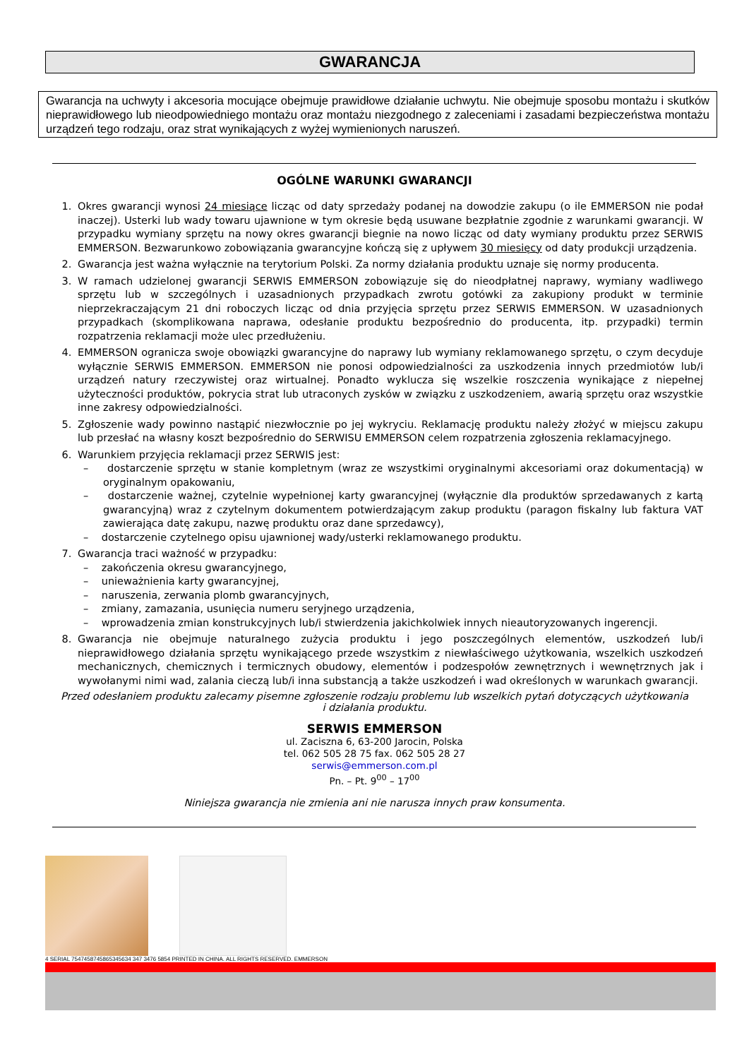GWARANCJA
Gwarancja na uchwyty i akcesoria mocujące obejmuje prawidłowe działanie uchwytu. Nie obejmuje sposobu montażu i skutków nieprawidłowego lub nieodpowiedniego montażu oraz montażu niezgodnego z zaleceniami i zasadami bezpieczeństwa montażu urządzeń tego rodzaju, oraz strat wynikających z wyżej wymienionych naruszeń.
OGÓLNE WARUNKI GWARANCJI
1. Okres gwarancji wynosi 24 miesiące licząc od daty sprzedaży podanej na dowodzie zakupu (o ile EMMERSON nie podał inaczej). Usterki lub wady towaru ujawnione w tym okresie będą usuwane bezpłatnie zgodnie z warunkami gwarancji. W przypadku wymiany sprzętu na nowy okres gwarancji biegnie na nowo licząc od daty wymiany produktu przez SERWIS EMMERSON. Bezwarunkowo zobowiązania gwarancyjne kończą się z upływem 30 miesięcy od daty produkcji urządzenia.
2. Gwarancja jest ważna wyłącznie na terytorium Polski. Za normy działania produktu uznaje się normy producenta.
3. W ramach udzielonej gwarancji SERWIS EMMERSON zobowiązuje się do nieodpłatnej naprawy, wymiany wadliwego sprzętu lub w szczególnych i uzasadnionych przypadkach zwrotu gotówki za zakupiony produkt w terminie nieprzekraczającym 21 dni roboczych licząc od dnia przyjęcia sprzętu przez SERWIS EMMERSON. W uzasadnionych przypadkach (skomplikowana naprawa, odesłanie produktu bezpośrednio do producenta, itp. przypadki) termin rozpatrzenia reklamacji może ulec przedłużeniu.
4. EMMERSON ogranicza swoje obowiązki gwarancyjne do naprawy lub wymiany reklamowanego sprzętu, o czym decyduje wyłącznie SERWIS EMMERSON. EMMERSON nie ponosi odpowiedzialności za uszkodzenia innych przedmiotów lub/i urządzeń natury rzeczywistej oraz wirtualnej. Ponadto wyklucza się wszelkie roszczenia wynikające z niepełnej użyteczności produktów, pokrycia strat lub utraconych zysków w związku z uszkodzeniem, awarią sprzętu oraz wszystkie inne zakresy odpowiedzialności.
5. Zgłoszenie wady powinno nastąpić niezwłocznie po jej wykryciu. Reklamację produktu należy złożyć w miejscu zakupu lub przesłać na własny koszt bezpośrednio do SERWISU EMMERSON celem rozpatrzenia zgłoszenia reklamacyjnego.
6. Warunkiem przyjęcia reklamacji przez SERWIS jest:
– dostarczenie sprzętu w stanie kompletnym (wraz ze wszystkimi oryginalnymi akcesoriami oraz dokumentacją) w oryginalnym opakowaniu,
– dostarczenie ważnej, czytelnie wypełnionej karty gwarancyjnej (wyłącznie dla produktów sprzedawanych z kartą gwarancyjną) wraz z czytelnym dokumentem potwierdzającym zakup produktu (paragon fiskalny lub faktura VAT zawierająca datę zakupu, nazwę produktu oraz dane sprzedawcy),
– dostarczenie czytelnego opisu ujawnionej wady/usterki reklamowanego produktu.
7. Gwarancja traci ważność w przypadku:
– zakończenia okresu gwarancyjnego,
– unieważnienia karty gwarancyjnej,
– naruszenia, zerwania plomb gwarancyjnych,
– zmiany, zamazania, usunięcia numeru seryjnego urządzenia,
– wprowadzenia zmian konstrukcyjnych lub/i stwierdzenia jakichkolwiek innych nieautoryzowanych ingerencji.
8. Gwarancja nie obejmuje naturalnego zużycia produktu i jego poszczególnych elementów, uszkodzeń lub/i nieprawidłowego działania sprzętu wynikającego przede wszystkim z niewłaściwego użytkowania, wszelkich uszkodzeń mechanicznych, chemicznych i termicznych obudowy, elementów i podzespołów zewnętrznych i wewnętrznych jak i wywołanymi nimi wad, zalania cieczą lub/i inna substancją a także uszkodzeń i wad określonych w warunkach gwarancji.
Przed odesłaniem produktu zalecamy pisemne zgłoszenie rodzaju problemu lub wszelkich pytań dotyczących użytkowania
i działania produktu.
SERWIS EMMERSON
ul. Zaciszna 6, 63-200 Jarocin, Polska
tel. 062 505 28 75 fax. 062 505 28 27
serwis@emmerson.com.pl
Pn. – Pt. 9<sup>00</sup> – 17<sup>00</sup>
Niniejsza gwarancja nie zmienia ani nie narusza innych praw konsumenta.
4 SERIAL 7547458745865345634 347 3476 5854 PRINTED IN CHINA. ALL RIGHTS RESERVED. EMMERSON